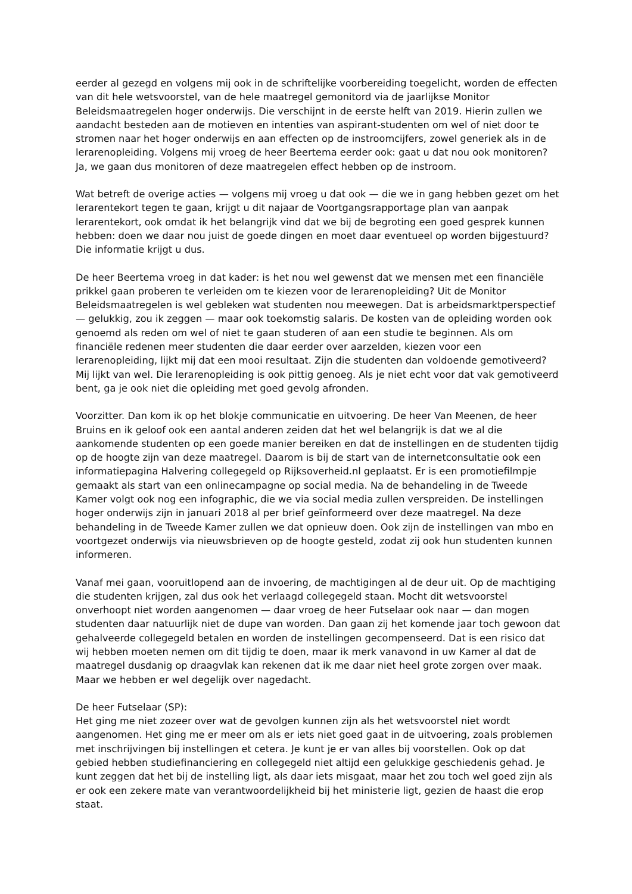eerder al gezegd en volgens mij ook in de schriftelijke voorbereiding toegelicht, worden de effecten van dit hele wetsvoorstel, van de hele maatregel gemonitord via de jaarlijkse Monitor Beleidsmaatregelen hoger onderwijs. Die verschijnt in de eerste helft van 2019. Hierin zullen we aandacht besteden aan de motieven en intenties van aspirant-studenten om wel of niet door te stromen naar het hoger onderwijs en aan effecten op de instroomcijfers, zowel generiek als in de lerarenopleiding. Volgens mij vroeg de heer Beertema eerder ook: gaat u dat nou ook monitoren? Ja, we gaan dus monitoren of deze maatregelen effect hebben op de instroom.
Wat betreft de overige acties — volgens mij vroeg u dat ook — die we in gang hebben gezet om het lerarentekort tegen te gaan, krijgt u dit najaar de Voortgangsrapportage plan van aanpak lerarentekort, ook omdat ik het belangrijk vind dat we bij de begroting een goed gesprek kunnen hebben: doen we daar nou juist de goede dingen en moet daar eventueel op worden bijgestuurd? Die informatie krijgt u dus.
De heer Beertema vroeg in dat kader: is het nou wel gewenst dat we mensen met een financiële prikkel gaan proberen te verleiden om te kiezen voor de lerarenopleiding? Uit de Monitor Beleidsmaatregelen is wel gebleken wat studenten nou meewegen. Dat is arbeidsmarktperspectief — gelukkig, zou ik zeggen — maar ook toekomstig salaris. De kosten van de opleiding worden ook genoemd als reden om wel of niet te gaan studeren of aan een studie te beginnen. Als om financiële redenen meer studenten die daar eerder over aarzelden, kiezen voor een lerarenopleiding, lijkt mij dat een mooi resultaat. Zijn die studenten dan voldoende gemotiveerd? Mij lijkt van wel. Die lerarenopleiding is ook pittig genoeg. Als je niet echt voor dat vak gemotiveerd bent, ga je ook niet die opleiding met goed gevolg afronden.
Voorzitter. Dan kom ik op het blokje communicatie en uitvoering. De heer Van Meenen, de heer Bruins en ik geloof ook een aantal anderen zeiden dat het wel belangrijk is dat we al die aankomende studenten op een goede manier bereiken en dat de instellingen en de studenten tijdig op de hoogte zijn van deze maatregel. Daarom is bij de start van de internetconsultatie ook een informatiepagina Halvering collegegeld op Rijksoverheid.nl geplaatst. Er is een promotiefilmpje gemaakt als start van een onlinecampagne op social media. Na de behandeling in de Tweede Kamer volgt ook nog een infographic, die we via social media zullen verspreiden. De instellingen hoger onderwijs zijn in januari 2018 al per brief geïnformeerd over deze maatregel. Na deze behandeling in de Tweede Kamer zullen we dat opnieuw doen. Ook zijn de instellingen van mbo en voortgezet onderwijs via nieuwsbrieven op de hoogte gesteld, zodat zij ook hun studenten kunnen informeren.
Vanaf mei gaan, vooruitlopend aan de invoering, de machtigingen al de deur uit. Op de machtiging die studenten krijgen, zal dus ook het verlaagd collegegeld staan. Mocht dit wetsvoorstel onverhoopt niet worden aangenomen — daar vroeg de heer Futselaar ook naar — dan mogen studenten daar natuurlijk niet de dupe van worden. Dan gaan zij het komende jaar toch gewoon dat gehalveerde collegegeld betalen en worden de instellingen gecompenseerd. Dat is een risico dat wij hebben moeten nemen om dit tijdig te doen, maar ik merk vanavond in uw Kamer al dat de maatregel dusdanig op draagvlak kan rekenen dat ik me daar niet heel grote zorgen over maak. Maar we hebben er wel degelijk over nagedacht.
De heer Futselaar (SP):
Het ging me niet zozeer over wat de gevolgen kunnen zijn als het wetsvoorstel niet wordt aangenomen. Het ging me er meer om als er iets niet goed gaat in de uitvoering, zoals problemen met inschrijvingen bij instellingen et cetera. Je kunt je er van alles bij voorstellen. Ook op dat gebied hebben studiefinanciering en collegegeld niet altijd een gelukkige geschiedenis gehad. Je kunt zeggen dat het bij de instelling ligt, als daar iets misgaat, maar het zou toch wel goed zijn als er ook een zekere mate van verantwoordelijkheid bij het ministerie ligt, gezien de haast die erop staat.